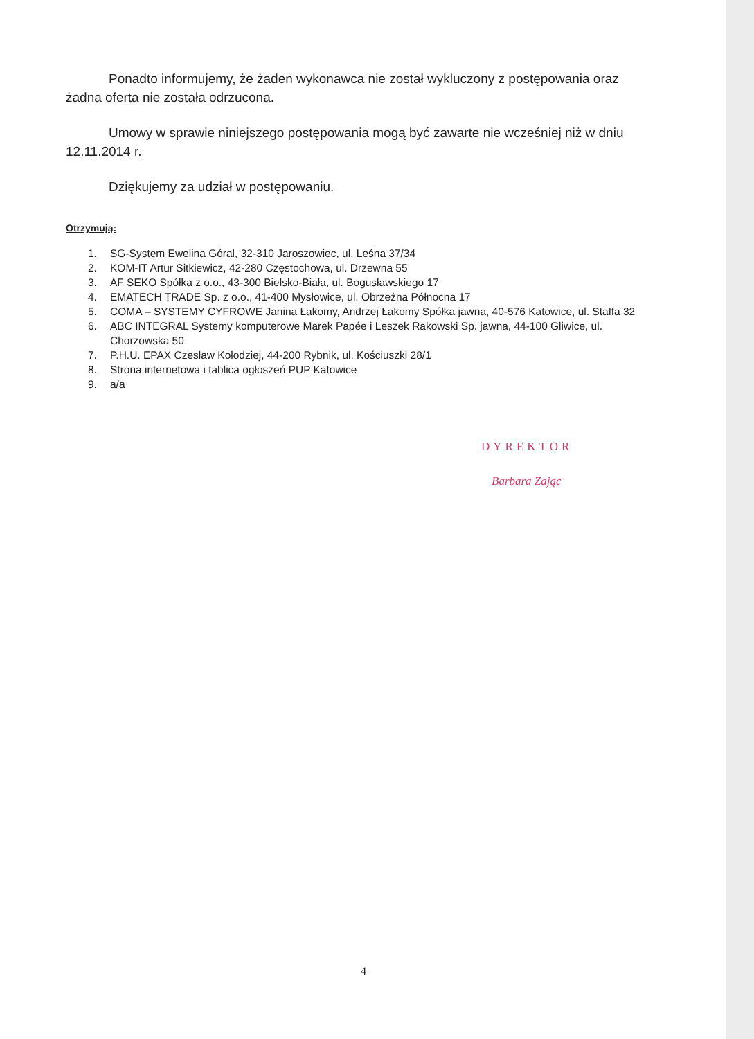Ponadto informujemy, że żaden wykonawca nie został wykluczony z postępowania oraz żadna oferta nie została odrzucona.
Umowy w sprawie niniejszego postępowania mogą być zawarte nie wcześniej niż w dniu 12.11.2014 r.
Dziękujemy za udział w postępowaniu.
Otrzymują:
1. SG-System Ewelina Góral, 32-310 Jaroszowiec, ul. Leśna 37/34
2. KOM-IT Artur Sitkiewicz, 42-280 Częstochowa, ul. Drzewna 55
3. AF SEKO Spółka z o.o., 43-300 Bielsko-Biała, ul. Bogusławskiego 17
4. EMATECH TRADE Sp. z o.o., 41-400 Mysłowice, ul. Obrzeżna Północna 17
5. COMA – SYSTEMY CYFROWE Janina Łakomy, Andrzej Łakomy Spółka jawna, 40-576 Katowice, ul. Staffa 32
6. ABC INTEGRAL Systemy komputerowe Marek Papée i Leszek Rakowski Sp. jawna, 44-100 Gliwice, ul. Chorzowska 50
7. P.H.U. EPAX Czesław Kołodziej, 44-200 Rybnik, ul. Kościuszki 28/1
8. Strona internetowa i tablica ogłoszeń PUP Katowice
9. a/a
DYREKTOR
Barbara Zając
4